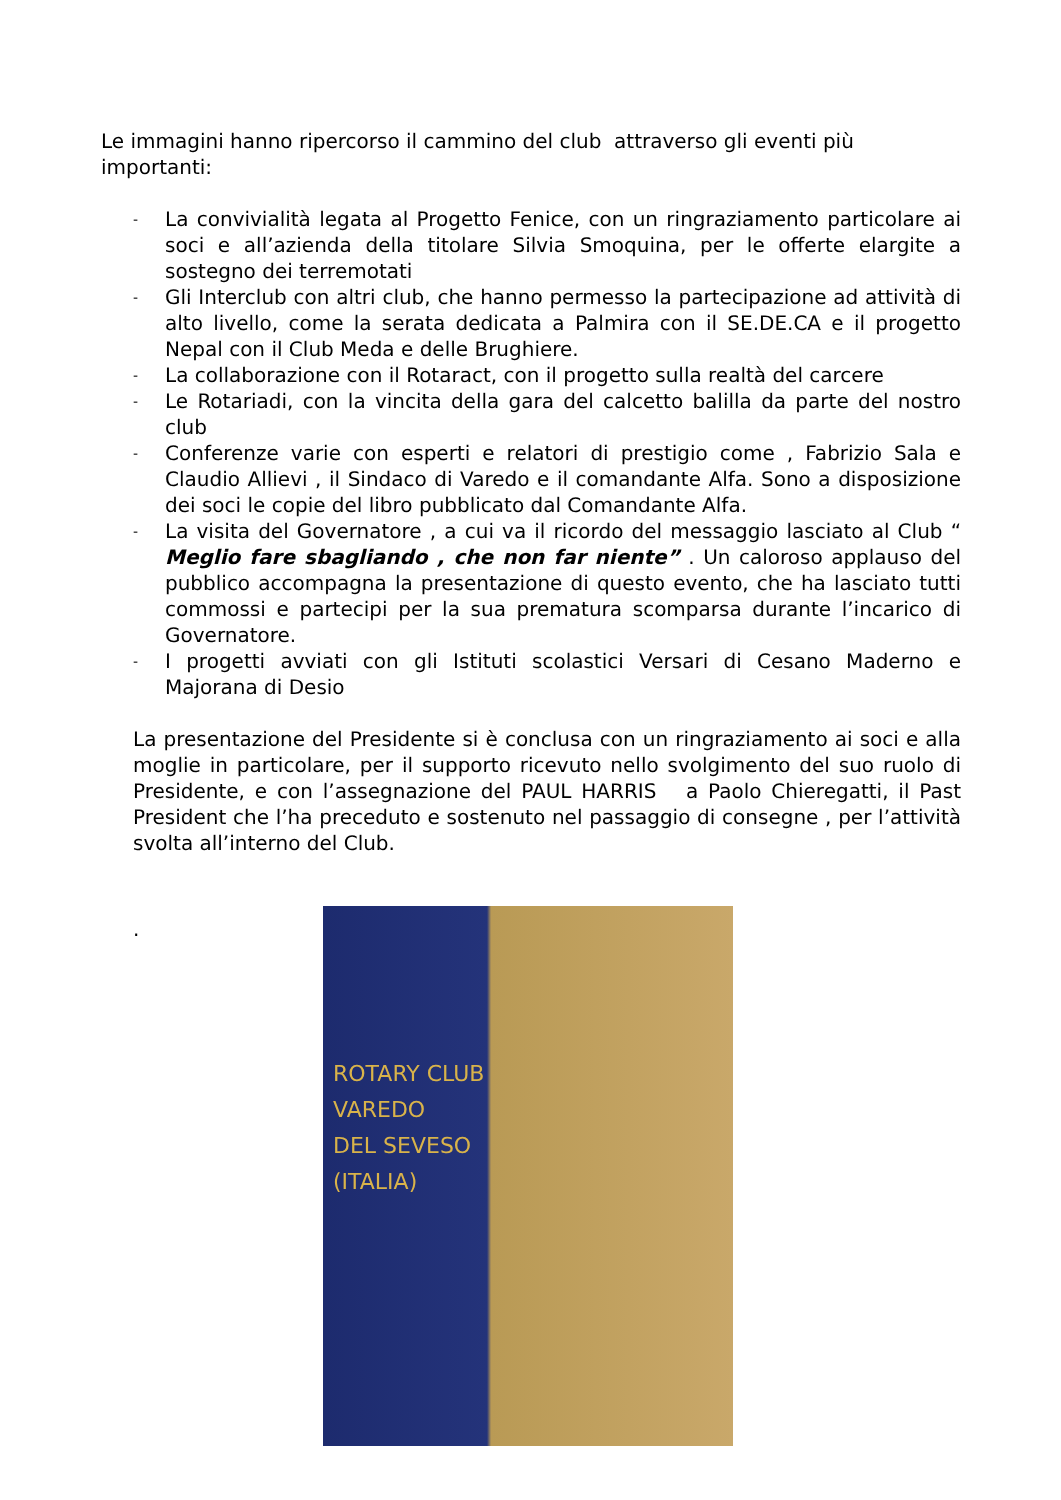Le immagini hanno ripercorso il cammino del club attraverso gli eventi più importanti:
- La convivialità legata al Progetto Fenice, con un ringraziamento particolare ai soci e all’azienda della titolare Silvia Smoquina, per le offerte elargite a sostegno dei terremotati
- Gli Interclub con altri club, che hanno permesso la partecipazione ad attività di alto livello, come la serata dedicata a Palmira con il SE.DE.CA e il progetto Nepal con il Club Meda e delle Brughiere.
- La collaborazione con il Rotaract, con il progetto sulla realtà del carcere
- Le Rotariadi, con la vincita della gara del calcetto balilla da parte del nostro club
- Conferenze varie con esperti e relatori di prestigio come , Fabrizio Sala e Claudio Allievi , il Sindaco di Varedo e il comandante Alfa. Sono a disposizione dei soci le copie del libro pubblicato dal Comandante Alfa.
- La visita del Governatore , a cui va il ricordo del messaggio lasciato al Club “ Meglio fare sbagliando , che non far niente” . Un caloroso applauso del pubblico accompagna la presentazione di questo evento, che ha lasciato tutti commossi e partecipi per la sua prematura scomparsa durante l’incarico di Governatore.
- I progetti avviati con gli Istituti scolastici Versari di Cesano Maderno e Majorana di Desio
La presentazione del Presidente si è conclusa con un ringraziamento ai soci e alla moglie in particolare, per il supporto ricevuto nello svolgimento del suo ruolo di Presidente, e con l’assegnazione del PAUL HARRIS a Paolo Chieregatti, il Past President che l’ha preceduto e sostenuto nel passaggio di consegne , per l’attività svolta all’interno del Club.
.
ROTARY CLUB
VAREDO
DEL SEVESO
(ITALIA)